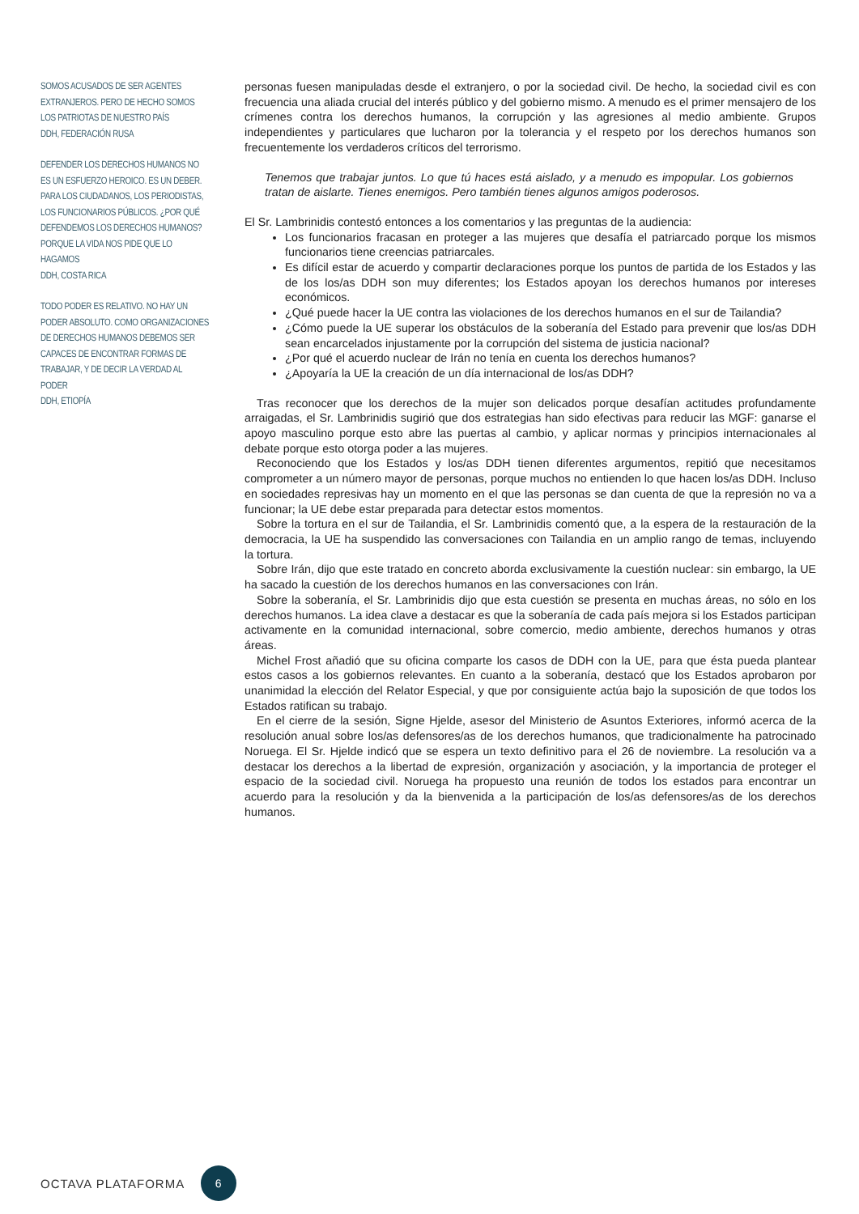SOMOS ACUSADOS DE SER AGENTES EXTRANJEROS. PERO DE HECHO SOMOS LOS PATRIOTAS DE NUESTRO PAÍS
DDH, FEDERACIÓN RUSA
DEFENDER LOS DERECHOS HUMANOS NO ES UN ESFUERZO HEROICO. ES UN DEBER. PARA LOS CIUDADANOS, LOS PERIODISTAS, LOS FUNCIONARIOS PÚBLICOS. ¿POR QUÉ DEFENDEMOS LOS DERECHOS HUMANOS? PORQUE LA VIDA NOS PIDE QUE LO HAGAMOS
DDH, COSTA RICA
TODO PODER ES RELATIVO. NO HAY UN PODER ABSOLUTO. COMO ORGANIZACIONES DE DERECHOS HUMANOS DEBEMOS SER CAPACES DE ENCONTRAR FORMAS DE TRABAJAR, Y DE DECIR LA VERDAD AL PODER
DDH, ETIOPÍA
personas fuesen manipuladas desde el extranjero, o por la sociedad civil. De hecho, la sociedad civil es con frecuencia una aliada crucial del interés público y del gobierno mismo. A menudo es el primer mensajero de los crímenes contra los derechos humanos, la corrupción y las agresiones al medio ambiente. Grupos independientes y particulares que lucharon por la tolerancia y el respeto por los derechos humanos son frecuentemente los verdaderos críticos del terrorismo.
Tenemos que trabajar juntos. Lo que tú haces está aislado, y a menudo es impopular. Los gobiernos tratan de aislarte. Tienes enemigos. Pero también tienes algunos amigos poderosos.
El Sr. Lambrinidis contestó entonces a los comentarios y las preguntas de la audiencia:
Los funcionarios fracasan en proteger a las mujeres que desafía el patriarcado porque los mismos funcionarios tiene creencias patriarcales.
Es difícil estar de acuerdo y compartir declaraciones porque los puntos de partida de los Estados y las de los los/as DDH son muy diferentes; los Estados apoyan los derechos humanos por intereses económicos.
¿Qué puede hacer la UE contra las violaciones de los derechos humanos en el sur de Tailandia?
¿Cómo puede la UE superar los obstáculos de la soberanía del Estado para prevenir que los/as DDH sean encarcelados injustamente por la corrupción del sistema de justicia nacional?
¿Por qué el acuerdo nuclear de Irán no tenía en cuenta los derechos humanos?
¿Apoyaría la UE la creación de un día internacional de los/as DDH?
Tras reconocer que los derechos de la mujer son delicados porque desafían actitudes profundamente arraigadas, el Sr. Lambrinidis sugirió que dos estrategias han sido efectivas para reducir las MGF: ganarse el apoyo masculino porque esto abre las puertas al cambio, y aplicar normas y principios internacionales al debate porque esto otorga poder a las mujeres.
Reconociendo que los Estados y los/as DDH tienen diferentes argumentos, repitió que necesitamos comprometer a un número mayor de personas, porque muchos no entienden lo que hacen los/as DDH. Incluso en sociedades represivas hay un momento en el que las personas se dan cuenta de que la represión no va a funcionar; la UE debe estar preparada para detectar estos momentos.
Sobre la tortura en el sur de Tailandia, el Sr. Lambrinidis comentó que, a la espera de la restauración de la democracia, la UE ha suspendido las conversaciones con Tailandia en un amplio rango de temas, incluyendo la tortura.
Sobre Irán, dijo que este tratado en concreto aborda exclusivamente la cuestión nuclear: sin embargo, la UE ha sacado la cuestión de los derechos humanos en las conversaciones con Irán.
Sobre la soberanía, el Sr. Lambrinidis dijo que esta cuestión se presenta en muchas áreas, no sólo en los derechos humanos. La idea clave a destacar es que la soberanía de cada país mejora si los Estados participan activamente en la comunidad internacional, sobre comercio, medio ambiente, derechos humanos y otras áreas.
Michel Frost añadió que su oficina comparte los casos de DDH con la UE, para que ésta pueda plantear estos casos a los gobiernos relevantes. En cuanto a la soberanía, destacó que los Estados aprobaron por unanimidad la elección del Relator Especial, y que por consiguiente actúa bajo la suposición de que todos los Estados ratifican su trabajo.
En el cierre de la sesión, Signe Hjelde, asesor del Ministerio de Asuntos Exteriores, informó acerca de la resolución anual sobre los/as defensores/as de los derechos humanos, que tradicionalmente ha patrocinado Noruega. El Sr. Hjelde indicó que se espera un texto definitivo para el 26 de noviembre. La resolución va a destacar los derechos a la libertad de expresión, organización y asociación, y la importancia de proteger el espacio de la sociedad civil. Noruega ha propuesto una reunión de todos los estados para encontrar un acuerdo para la resolución y da la bienvenida a la participación de los/as defensores/as de los derechos humanos.
OCTAVA PLATAFORMA 6